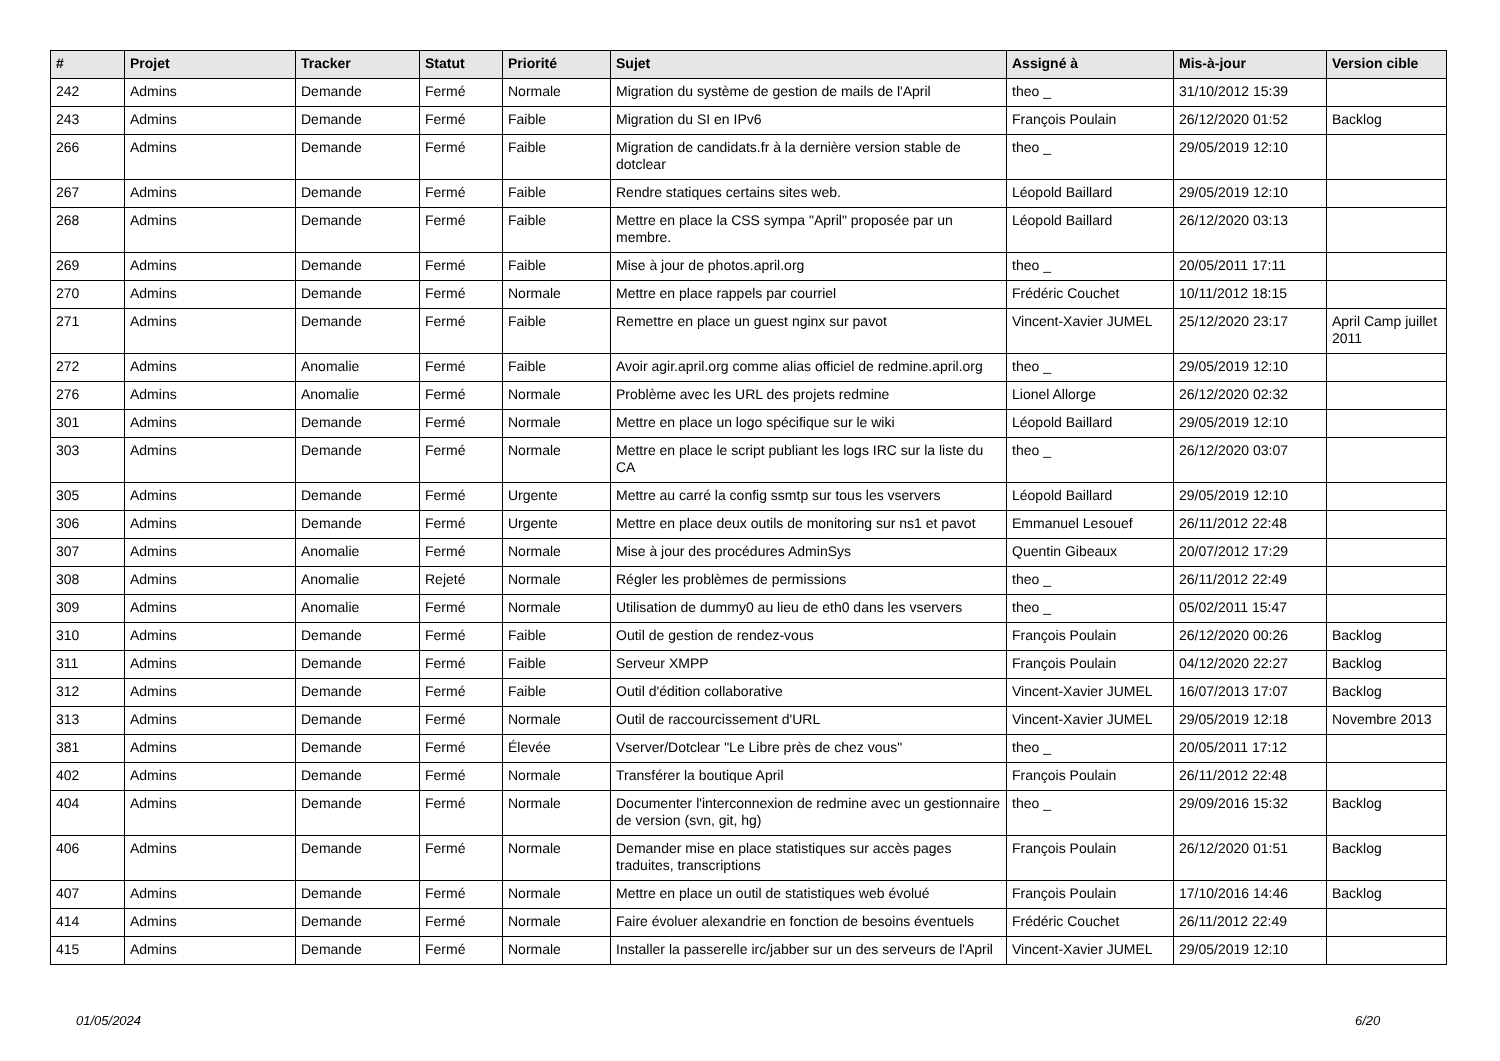| # | Projet | Tracker | Statut | Priorité | Sujet | Assigné à | Mis-à-jour | Version cible |
| --- | --- | --- | --- | --- | --- | --- | --- | --- |
| 242 | Admins | Demande | Fermé | Normale | Migration du système de gestion de mails de l'April | theo _ | 31/10/2012 15:39 | |
| 243 | Admins | Demande | Fermé | Faible | Migration du SI en IPv6 | François Poulain | 26/12/2020 01:52 | Backlog |
| 266 | Admins | Demande | Fermé | Faible | Migration de candidats.fr à la dernière version stable de dotclear | theo _ | 29/05/2019 12:10 | |
| 267 | Admins | Demande | Fermé | Faible | Rendre statiques certains sites web. | Léopold Baillard | 29/05/2019 12:10 | |
| 268 | Admins | Demande | Fermé | Faible | Mettre en place la CSS sympa "April" proposée par un membre. | Léopold Baillard | 26/12/2020 03:13 | |
| 269 | Admins | Demande | Fermé | Faible | Mise à jour de photos.april.org | theo _ | 20/05/2011 17:11 | |
| 270 | Admins | Demande | Fermé | Normale | Mettre en place rappels par courriel | Frédéric Couchet | 10/11/2012 18:15 | |
| 271 | Admins | Demande | Fermé | Faible | Remettre en place un guest nginx sur pavot | Vincent-Xavier JUMEL | 25/12/2020 23:17 | April Camp juillet 2011 |
| 272 | Admins | Anomalie | Fermé | Faible | Avoir agir.april.org comme alias officiel de redmine.april.org | theo _ | 29/05/2019 12:10 | |
| 276 | Admins | Anomalie | Fermé | Normale | Problème avec les URL des projets redmine | Lionel Allorge | 26/12/2020 02:32 | |
| 301 | Admins | Demande | Fermé | Normale | Mettre en place un logo spécifique sur le wiki | Léopold Baillard | 29/05/2019 12:10 | |
| 303 | Admins | Demande | Fermé | Normale | Mettre en place le script publiant les logs IRC sur la liste du CA | theo _ | 26/12/2020 03:07 | |
| 305 | Admins | Demande | Fermé | Urgente | Mettre au carré la config ssmtp sur tous les vservers | Léopold Baillard | 29/05/2019 12:10 | |
| 306 | Admins | Demande | Fermé | Urgente | Mettre en place deux outils de monitoring sur ns1 et pavot | Emmanuel Lesouef | 26/11/2012 22:48 | |
| 307 | Admins | Anomalie | Fermé | Normale | Mise à jour des procédures AdminSys | Quentin Gibeaux | 20/07/2012 17:29 | |
| 308 | Admins | Anomalie | Rejeté | Normale | Régler les problèmes de permissions | theo _ | 26/11/2012 22:49 | |
| 309 | Admins | Anomalie | Fermé | Normale | Utilisation de dummy0 au lieu de eth0 dans les vservers | theo _ | 05/02/2011 15:47 | |
| 310 | Admins | Demande | Fermé | Faible | Outil de gestion de rendez-vous | François Poulain | 26/12/2020 00:26 | Backlog |
| 311 | Admins | Demande | Fermé | Faible | Serveur XMPP | François Poulain | 04/12/2020 22:27 | Backlog |
| 312 | Admins | Demande | Fermé | Faible | Outil d'édition collaborative | Vincent-Xavier JUMEL | 16/07/2013 17:07 | Backlog |
| 313 | Admins | Demande | Fermé | Normale | Outil de raccourcissement d'URL | Vincent-Xavier JUMEL | 29/05/2019 12:18 | Novembre 2013 |
| 381 | Admins | Demande | Fermé | Élevée | Vserver/Dotclear "Le Libre près de chez vous" | theo _ | 20/05/2011 17:12 | |
| 402 | Admins | Demande | Fermé | Normale | Transférer la boutique April | François Poulain | 26/11/2012 22:48 | |
| 404 | Admins | Demande | Fermé | Normale | Documenter l'interconnexion de redmine avec un gestionnaire de version (svn, git, hg) | theo _ | 29/09/2016 15:32 | Backlog |
| 406 | Admins | Demande | Fermé | Normale | Demander mise en place statistiques sur accès pages traduites, transcriptions | François Poulain | 26/12/2020 01:51 | Backlog |
| 407 | Admins | Demande | Fermé | Normale | Mettre en place un outil de statistiques web évolué | François Poulain | 17/10/2016 14:46 | Backlog |
| 414 | Admins | Demande | Fermé | Normale | Faire évoluer alexandrie en fonction de besoins éventuels | Frédéric Couchet | 26/11/2012 22:49 | |
| 415 | Admins | Demande | Fermé | Normale | Installer la passerelle irc/jabber sur un des serveurs de l'April | Vincent-Xavier JUMEL | 29/05/2019 12:10 | |
01/05/2024 6/20